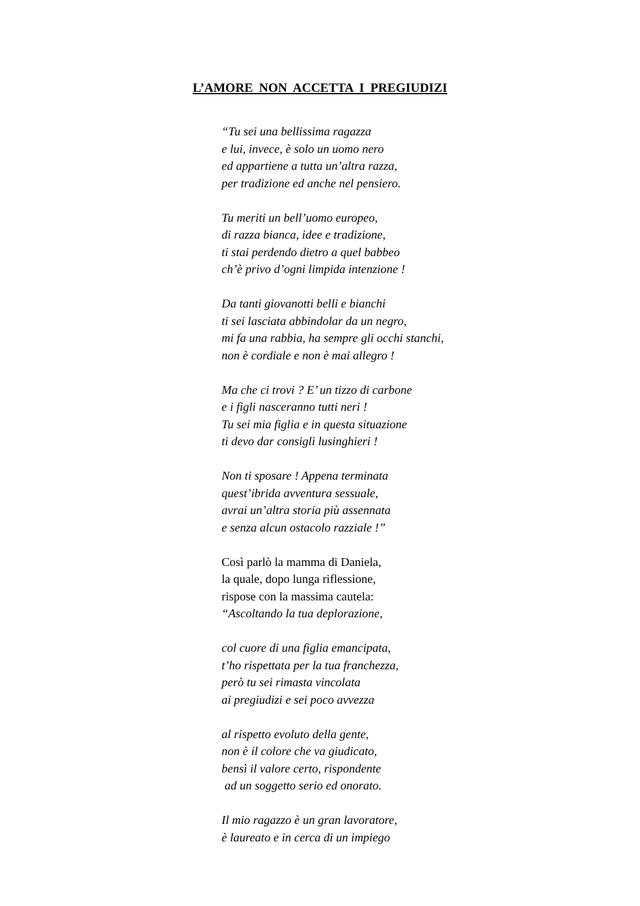L’AMORE NON ACCETTA I PREGIUDIZI
“Tu sei una bellissima ragazza
e lui, invece, è solo un uomo nero
ed appartiene a tutta un’altra razza,
per tradizione ed anche nel pensiero.
Tu meriti un bell’uomo europeo,
di razza bianca, idee e tradizione,
ti stai perdendo dietro a quel babbeo
ch’è privo d’ogni limpida intenzione !
Da tanti giovanotti belli e bianchi
ti sei lasciata abbindolar da un negro,
mi fa una rabbia, ha sempre gli occhi stanchi,
non è cordiale e non è mai allegro !
Ma che ci trovi ? E’ un tizzo di carbone
e i figli nasceranno tutti neri !
Tu sei mia figlia e in questa situazione
ti devo dar consigli lusinghieri !
Non ti sposare ! Appena terminata
quest’ibrida avventura sessuale,
avrai un’altra storia più assennata
e senza alcun ostacolo razziale !”
Così parlò la mamma di Daniela,
la quale, dopo lunga riflessione,
rispose con la massima cautela:
“Ascoltando la tua deplorazione,
col cuore di una figlia emancipata,
t’ho rispettata per la tua franchezza,
però tu sei rimasta vincolata
ai pregiudizi e sei poco avvezza
al rispetto evoluto della gente,
non è il colore che va giudicato,
bensì il valore certo, rispondente
ad un soggetto serio ed onorato.
Il mio ragazzo è un gran lavoratore,
è laureato e in cerca di un impiego